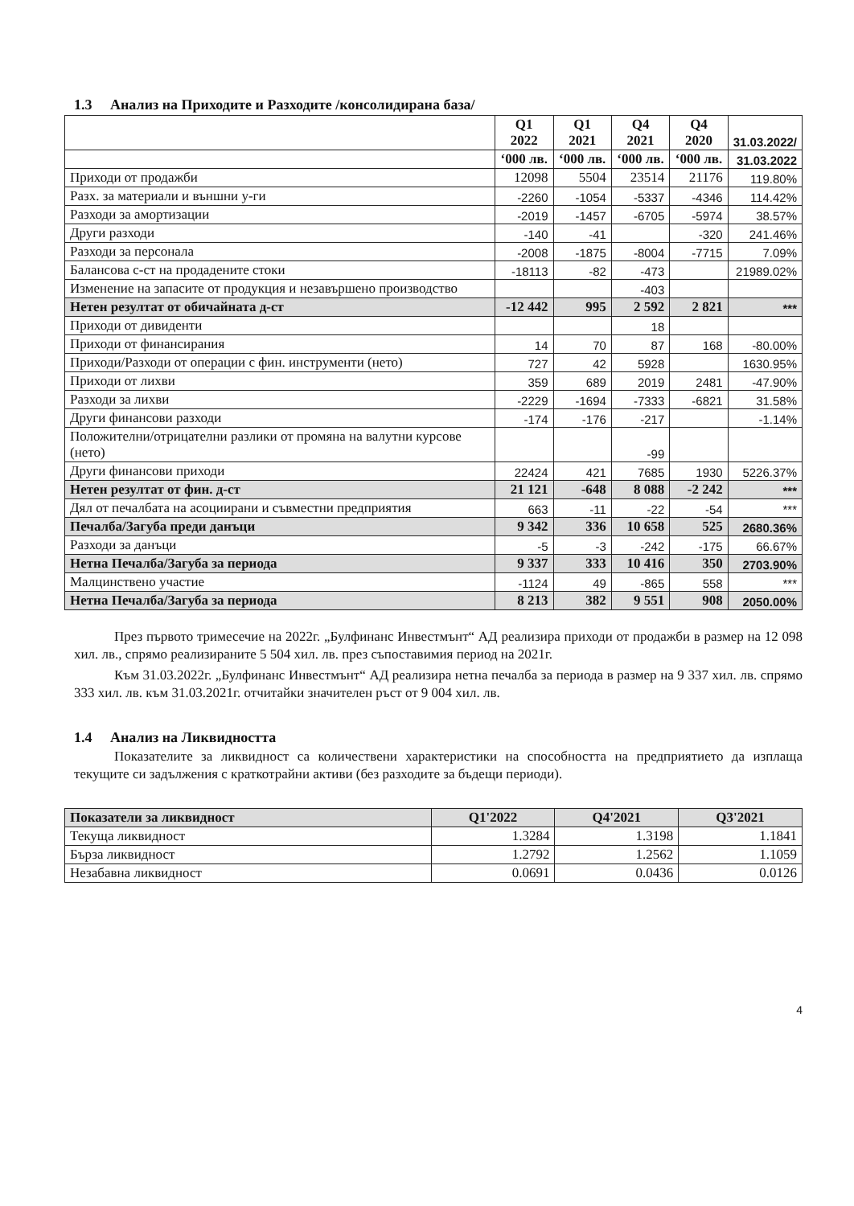1.3 Анализ на Приходите и Разходите /консолидирана база/
| | Q1 2022 | Q1 2021 | Q4 2021 | Q4 2020 | 31.03.2022/ |
| --- | --- | --- | --- | --- | --- |
| | ‘000 лв. | ‘000 лв. | ‘000 лв. | ‘000 лв. | 31.03.2022 |
| Приходи от продажби | 12098 | 5504 | 23514 | 21176 | 119.80% |
| Разх. за материали и външни у-ги | -2260 | -1054 | -5337 | -4346 | 114.42% |
| Разходи за амортизации | -2019 | -1457 | -6705 | -5974 | 38.57% |
| Други разходи | -140 | -41 | | -320 | 241.46% |
| Разходи за персонала | -2008 | -1875 | -8004 | -7715 | 7.09% |
| Балансова с-ст на продадените стоки | -18113 | -82 | -473 | | 21989.02% |
| Изменение на запасите от продукция и незавършено производство | | | -403 | | |
| Нетен резултат от обичайната д-ст | -12 442 | 995 | 2 592 | 2 821 | *** |
| Приходи от дивиденти | | | 18 | | |
| Приходи от финансирания | 14 | 70 | 87 | 168 | -80.00% |
| Приходи/Разходи от операции с фин. инструменти (нето) | 727 | 42 | 5928 | | 1630.95% |
| Приходи от лихви | 359 | 689 | 2019 | 2481 | -47.90% |
| Разходи за лихви | -2229 | -1694 | -7333 | -6821 | 31.58% |
| Други финансови разходи | -174 | -176 | -217 | | -1.14% |
| Положителни/отрицателни разлики от промяна на валутни курсове (нето) | | | -99 | | |
| Други финансови приходи | 22424 | 421 | 7685 | 1930 | 5226.37% |
| Нетен резултат от фин. д-ст | 21 121 | -648 | 8 088 | -2 242 | *** |
| Дял от печалбата на асоциирани и съвместни предприятия | 663 | -11 | -22 | -54 | *** |
| Печалба/Загуба преди данъци | 9 342 | 336 | 10 658 | 525 | 2680.36% |
| Разходи за данъци | -5 | -3 | -242 | -175 | 66.67% |
| Нетна Печалба/Загуба за периода | 9 337 | 333 | 10 416 | 350 | 2703.90% |
| Малцинствено участие | -1124 | 49 | -865 | 558 | *** |
| Нетна Печалба/Загуба за периода | 8 213 | 382 | 9 551 | 908 | 2050.00% |
През първото тримесечие на 2022г. „Булфинанс Инвестмънт“ АД реализира приходи от продажби в размер на 12 098 хил. лв., спрямо реализираните 5 504 хил. лв. през съпоставимия период на 2021г.
Към 31.03.2022г. „Булфинанс Инвестмънт“ АД реализира нетна печалба за периода в размер на 9 337 хил. лв. спрямо 333 хил. лв. към 31.03.2021г. отчитайки значителен ръст от 9 004 хил. лв.
1.4 Анализ на Ликвидността
Показателите за ликвидност са количествени характеристики на способността на предприятието да изплаща текущите си задължения с краткотрайни активи (без разходите за бъдещи периоди).
| Показатели за ликвидност | Q1'2022 | Q4'2021 | Q3'2021 |
| Текуща ликвидност | 1.3284 | 1.3198 | 1.1841 |
| Бърза ликвидност | 1.2792 | 1.2562 | 1.1059 |
| Незабавна ликвидност | 0.0691 | 0.0436 | 0.0126 |
4